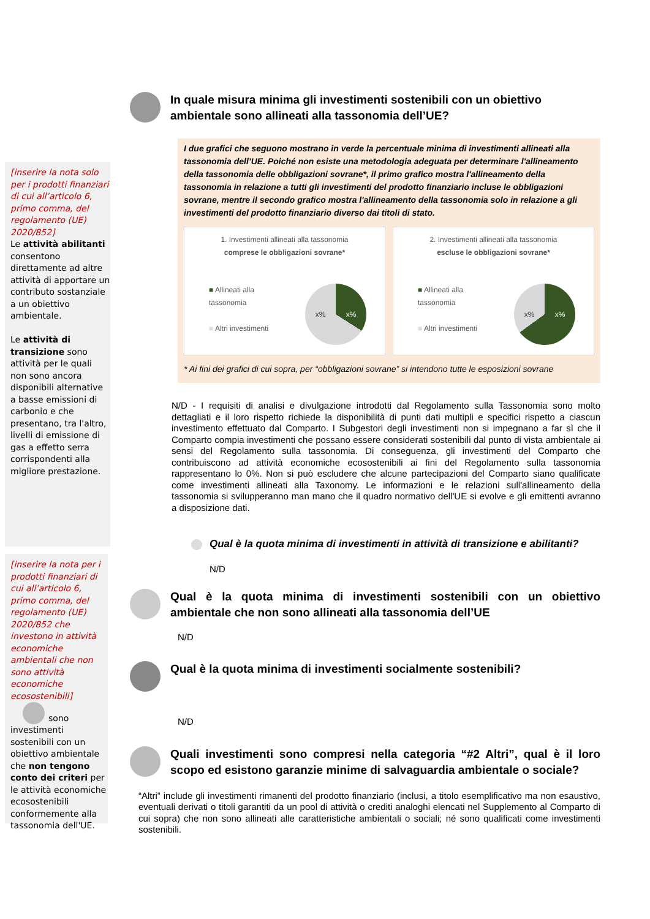[inserire la nota solo per i prodotti finanziari di cui all’articolo 6, primo comma, del regolamento (UE) 2020/852]
Le attività abilitanti consentono direttamente ad altre attività di apportare un contributo sostanziale a un obiettivo ambientale.
Le attività di transizione sono attività per le quali non sono ancora disponibili alternative a basse emissioni di carbonio e che presentano, tra l'altro, livelli di emissione di gas a effetto serra corrispondenti alla migliore prestazione.
[inserire la nota per i prodotti finanziari di cui all’articolo 6, primo comma, del regolamento (UE) 2020/852 che investono in attività economiche ambientali che non sono attività economiche ecosostenibili]
sono investimenti sostenibili con un obiettivo ambientale che non tengono conto dei criteri per le attività economiche ecosostenibili conformemente alla tassonomia dell'UE.
In quale misura minima gli investimenti sostenibili con un obiettivo ambientale sono allineati alla tassonomia dell’UE?
I due grafici che seguono mostrano in verde la percentuale minima di investimenti allineati alla tassonomia dell’UE. Poiché non esiste una metodologia adeguata per determinare l'allineamento della tassonomia delle obbligazioni sovrane*, il primo grafico mostra l'allineamento della tassonomia in relazione a tutti gli investimenti del prodotto finanziario incluse le obbligazioni sovrane, mentre il secondo grafico mostra l'allineamento della tassonomia solo in relazione a gli investimenti del prodotto finanziario diverso dai titoli di stato.
1. Investimenti allineati alla tassonomia
comprese le obbligazioni sovrane*
■ Allineati alla
tassonomia
■ Altri investimenti
x% x%
2. Investimenti allineati alla tassonomia
escluse le obbligazioni sovrane*
■ Allineati alla
tassonomia
■ Altri investimenti
x% x%
* Ai fini dei grafici di cui sopra, per “obbligazioni sovrane” si intendono tutte le esposizioni sovrane
N/D - I requisiti di analisi e divulgazione introdotti dal Regolamento sulla Tassonomia sono molto dettagliati e il loro rispetto richiede la disponibilità di punti dati multipli e specifici rispetto a ciascun investimento effettuato dal Comparto. I Subgestori degli investimenti non si impegnano a far sì che il Comparto compia investimenti che possano essere considerati sostenibili dal punto di vista ambientale ai sensi del Regolamento sulla tassonomia. Di conseguenza, gli investimenti del Comparto che contribuiscono ad attività economiche ecosostenibili ai fini del Regolamento sulla tassonomia rappresentano lo 0%. Non si può escludere che alcune partecipazioni del Comparto siano qualificate come investimenti allineati alla Taxonomy. Le informazioni e le relazioni sull'allineamento della tassonomia si svilupperanno man mano che il quadro normativo dell'UE si evolve e gli emittenti avranno a disposizione dati.
Qual è la quota minima di investimenti in attività di transizione e abilitanti?
N/D
Qual è la quota minima di investimenti sostenibili con un obiettivo ambientale che non sono allineati alla tassonomia dell’UE
N/D
Qual è la quota minima di investimenti socialmente sostenibili?
N/D
Quali investimenti sono compresi nella categoria “#2 Altri”, qual è il loro scopo ed esistono garanzie minime di salvaguardia ambientale o sociale?
“Altri” include gli investimenti rimanenti del prodotto finanziario (inclusi, a titolo esemplificativo ma non esaustivo, eventuali derivati o titoli garantiti da un pool di attività o crediti analoghi elencati nel Supplemento al Comparto di cui sopra) che non sono allineati alle caratteristiche ambientali o sociali; né sono qualificati come investimenti sostenibili.